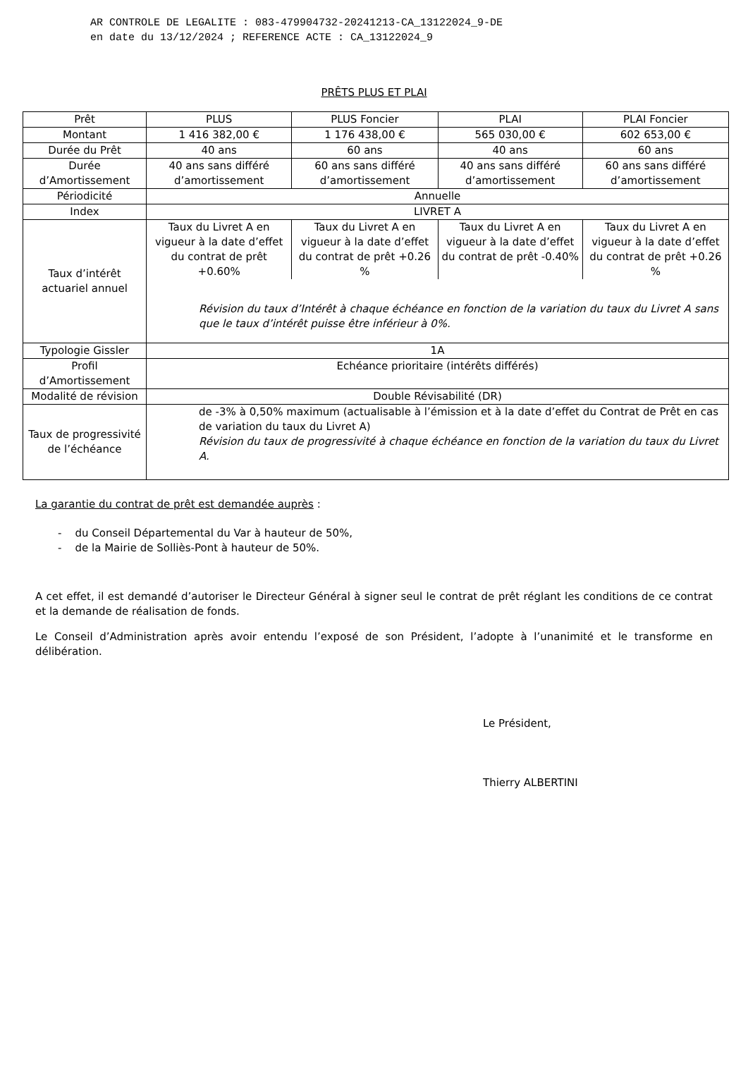AR CONTROLE DE LEGALITE : 083-479904732-20241213-CA_13122024_9-DE
en date du 13/12/2024 ; REFERENCE ACTE : CA_13122024_9
PRÊTS PLUS ET PLAI
| Prêt | PLUS | PLUS Foncier | PLAI | PLAI Foncier |
| Montant | 1 416 382,00 € | 1 176 438,00 € | 565 030,00 € | 602 653,00 € |
| Durée du Prêt | 40 ans | 60 ans | 40 ans | 60 ans |
| Durée d’Amortissement | 40 ans sans différé d’amortissement | 60 ans sans différé d’amortissement | 40 ans sans différé d’amortissement | 60 ans sans différé d’amortissement |
| Périodicité | Annuelle | | | |
| Index | LIVRET A | | | |
| Taux d’intérêt actuariel annuel | Taux du Livret A en vigueur à la date d’effet du contrat de prêt +0.60% | Taux du Livret A en vigueur à la date d’effet du contrat de prêt +0.26 % | Taux du Livret A en vigueur à la date d’effet du contrat de prêt -0.40% | Taux du Livret A en vigueur à la date d’effet du contrat de prêt +0.26 % |
| | Révision du taux d’Intérêt à chaque échéance en fonction de la variation du taux du Livret A sans que le taux d’intérêt puisse être inférieur à 0%. | | | |
| Typologie Gissler | 1A | | | |
| Profil d’Amortissement | Echéance prioritaire (intérêts différés) | | | |
| Modalité de révision | Double Révisabilité (DR) | | | |
| Taux de progressivité de l’échéance | de -3% à 0,50% maximum (actualisable à l’émission et à la date d’effet du Contrat de Prêt en cas de variation du taux du Livret A) Révision du taux de progressivité à chaque échéance en fonction de la variation du taux du Livret A. | | | |
La garantie du contrat de prêt est demandée auprès :
- du Conseil Départemental du Var à hauteur de 50%,
- de la Mairie de Solliès-Pont à hauteur de 50%.
A cet effet, il est demandé d’autoriser le Directeur Général à signer seul le contrat de prêt réglant les conditions de ce contrat et la demande de réalisation de fonds.
Le Conseil d’Administration après avoir entendu l’exposé de son Président, l’adopte à l’unanimité et le transforme en délibération.
Le Président,
Thierry ALBERTINI